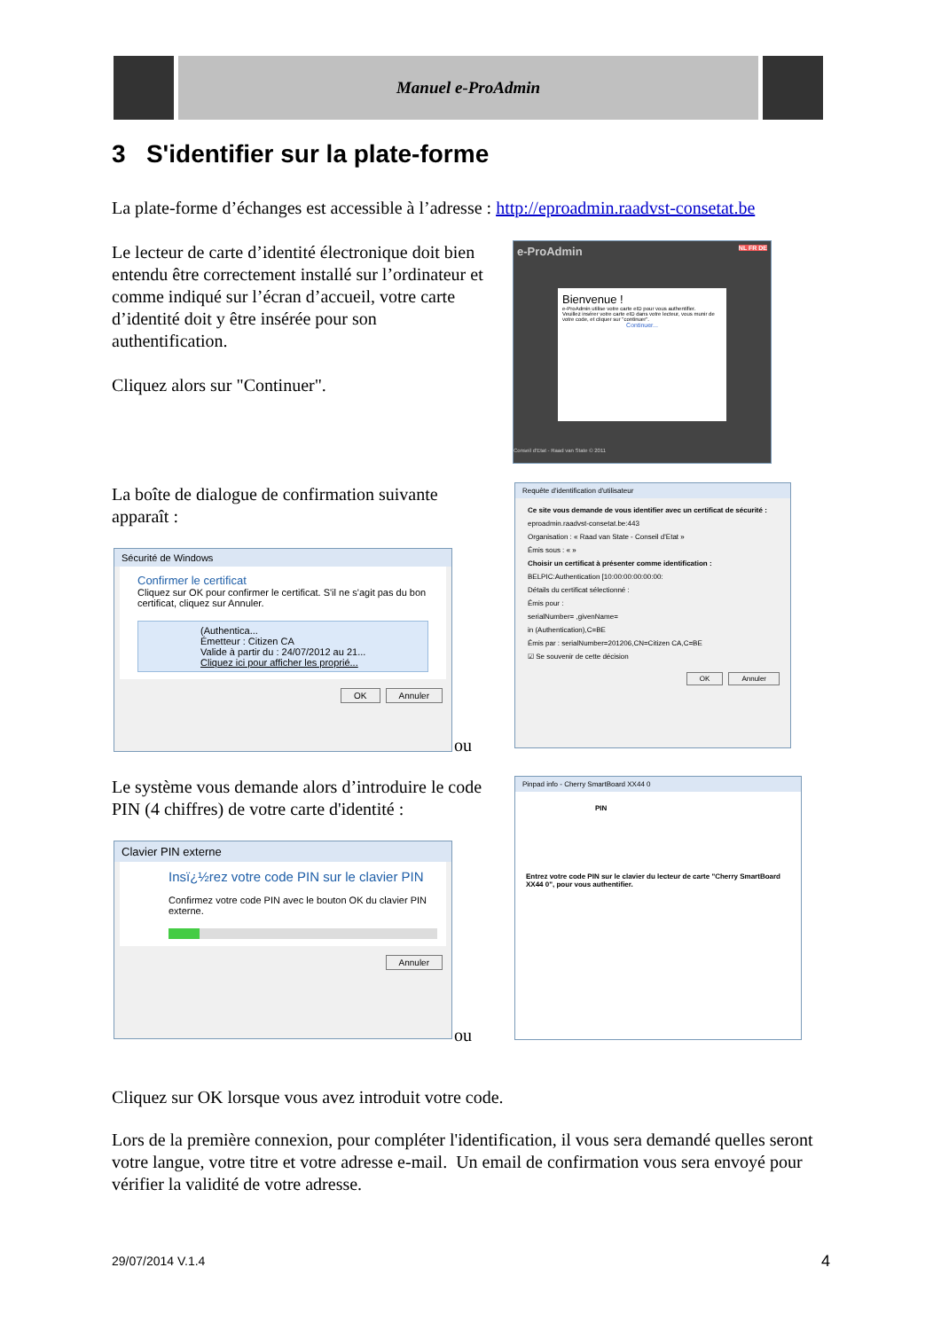Manuel e-ProAdmin
3 S'identifier sur la plate-forme
La plate-forme d’échanges est accessible à l’adresse : http://eproadmin.raadvst-consetat.be
Le lecteur de carte d’identité électronique doit bien entendu être correctement installé sur l’ordinateur et comme indiqué sur l’écran d’accueil, votre carte d’identité doit y être insérée pour son authentification.
Cliquez alors sur "Continuer".
e-ProAdmin NL FR DE
Bienvenue !
e-ProAdmin utilise votre carte eID pour vous authentifier.
Veuillez insérer votre carte eID dans votre lecteur, vous munir de votre code, et cliquer sur "continuer".
Continuer...
Conseil d'Etat - Raad van State © 2011
La boîte de dialogue de confirmation suivante apparaît :
Sécurité de Windows
Confirmer le certificat
Cliquez sur OK pour confirmer le certificat. S'il ne s'agit pas du bon certificat, cliquez sur Annuler.
(Authentica...
Émetteur : Citizen CA
Valide à partir du : 24/07/2012 au 21...
Cliquez ici pour afficher les proprié...
OK Annuler
ou
Requête d'identification d'utilisateur
Ce site vous demande de vous identifier avec un certificat de sécurité :
eproadmin.raadvst-consetat.be:443
Organisation : « Raad van State - Conseil d'Etat »
Émis sous : « »
Choisir un certificat à présenter comme identification :
BELPIC:Authentication [10:00:00:00:00:00:
Détails du certificat sélectionné :
Émis pour :
serialNumber= ,givenName=
in (Authentication),C=BE
Émis par : serialNumber=201206,CN=Citizen CA,C=BE
☑ Se souvenir de cette décision
OK Annuler
Le système vous demande alors d’introduire le code PIN (4 chiffres) de votre carte d'identité :
Clavier PIN externe
Insï¿½rez votre code PIN sur le clavier PIN
Confirmez votre code PIN avec le bouton OK du clavier PIN externe.
Annuler
ou
Pinpad info - Cherry SmartBoard XX44 0
PIN
Entrez votre code PIN sur le clavier du lecteur de carte "Cherry SmartBoard XX44 0", pour vous authentifier.
Cliquez sur OK lorsque vous avez introduit votre code.
Lors de la première connexion, pour compléter l'identification, il vous sera demandé quelles seront votre langue, votre titre et votre adresse e-mail. Un email de confirmation vous sera envoyé pour vérifier la validité de votre adresse.
29/07/2014 V.1.4 4